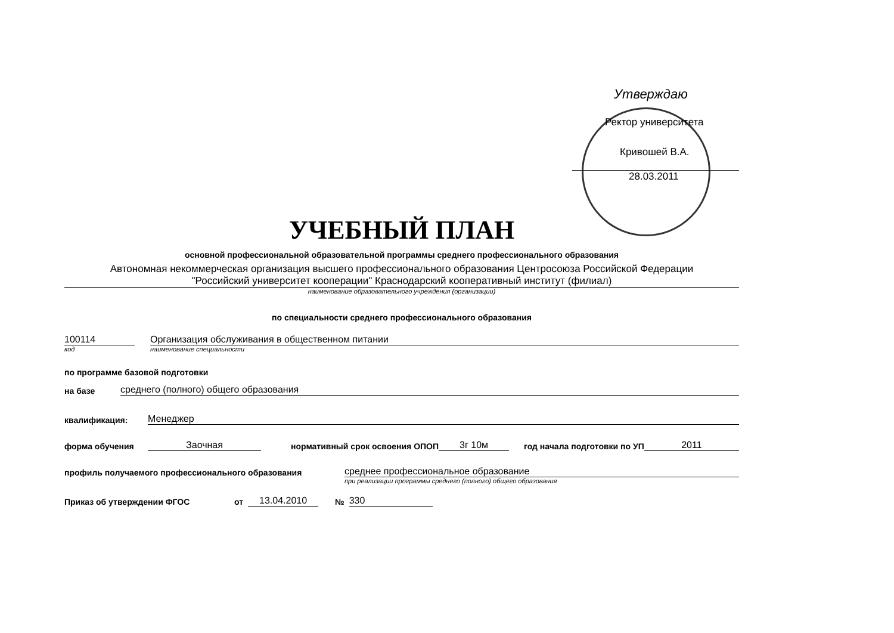Утверждаю
Ректор университета
Кривошей В.А.
28.03.2011
УЧЕБНЫЙ ПЛАН
основной профессиональной образовательной программы среднего профессионального образования
Автономная некоммерческая организация высшего профессионального образования Центросоюза Российской Федерации
"Российский университет кооперации" Краснодарский кооперативный институт (филиал)
наименование образовательного учреждения (организации)
по специальности среднего профессионального образования
100114 Организация обслуживания в общественном питании
код наименование специальности
по программе базовой подготовки
на базе среднего (полного) общего образования
квалификация: Менеджер
форма обучения Заочная нормативный срок освоения ОПОП 3г 10м год начала подготовки по УП 2011
профиль получаемого профессионального образования среднее профессиональное образование
при реализации программы среднего (полного) общего образования
Приказ об утверждении ФГОС от 13.04.2010 № 330